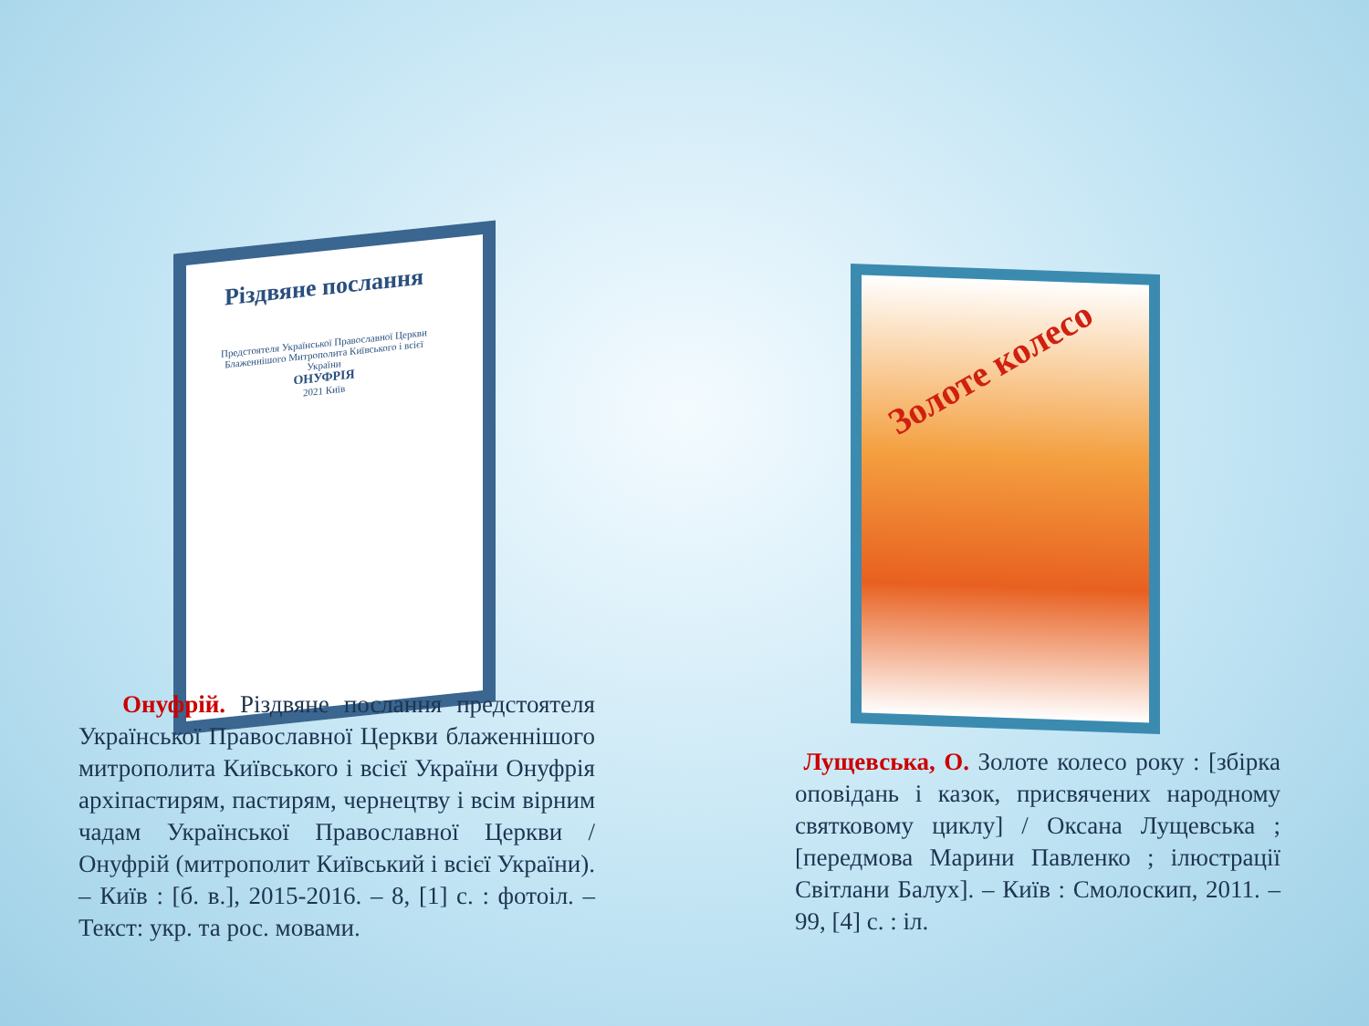Різдвяне послання
Предстоятеля Української Православної Церкви Блаженнішого Митрополита Київського і всієї України
ОНУФРІЯ
2021 Київ
Золоте колесо
Онуфрій. Різдвяне послання предстоятеля Української Православної Церкви блаженнішого митрополита Київського і всієї України Онуфрія архіпастирям, пастирям, чернецтву і всім вірним чадам Української Православної Церкви / Онуфрій (митрополит Київський і всієї України). – Київ : [б. в.], 2015-2016. – 8, [1] с. : фотоіл. – Текст: укр. та рос. мовами.
Лущевська, О. Золоте колесо року : [збірка оповідань і казок, присвячених народному святковому циклу] / Оксана Лущевська ; [передмова Марини Павленко ; ілюстрації Світлани Балух]. – Київ : Смолоскип, 2011. – 99, [4] с. : іл.